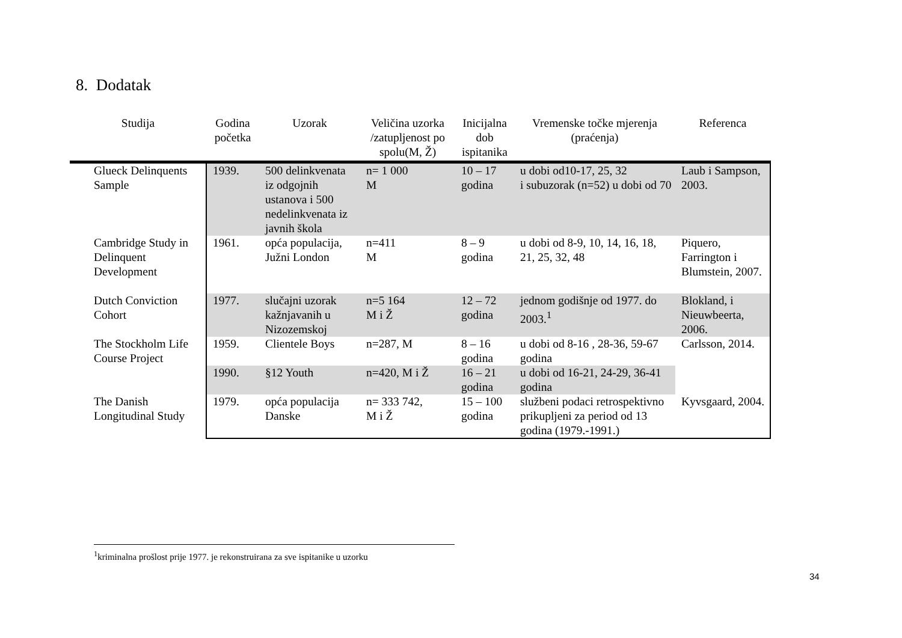8. Dodatak
| Studija | Godina početka | Uzorak | Veličina uzorka /zatupljenost po spolu(M, Ž) | Inicijalna dob ispitanika | Vremenske točke mjerenja (praćenja) | Referenca |
| --- | --- | --- | --- | --- | --- | --- |
| Glueck Delinquents Sample | 1939. | 500 delinkvenata iz odgojnih ustanova i 500 nedelinkvenata iz javnih škola | n= 1 000 M | 10 – 17 godina | u dobi od10-17, 25, 32 i subuzorak (n=52) u dobi od 70 | Laub i Sampson, 2003. |
| Cambridge Study in Delinquent Development | 1961. | opća populacija, Južni London | n=411 M | 8 – 9 godina | u dobi od 8-9, 10, 14, 16, 18, 21, 25, 32, 48 | Piquero, Farrington i Blumstein, 2007. |
| Dutch Conviction Cohort | 1977. | slučajni uzorak kažnjavanih u Nizozemskoj | n=5 164 M i Ž | 12 – 72 godina | jednom godišnje od 1977. do 2003.<sup>1</sup> | Blokland, i Nieuwbeerta, 2006. |
| The Stockholm Life Course Project | 1959. | Clientele Boys | n=287, M | 8 – 16 godina | u dobi od 8-16 , 28-36, 59-67 godina | Carlsson, 2014. |
| | 1990. | §12 Youth | n=420, M i Ž | 16 – 21 godina | u dobi od 16-21, 24-29, 36-41 godina | |
| The Danish Longitudinal Study | 1979. | opća populacija Danske | n= 333 742, M i Ž | 15 – 100 godina | službeni podaci retrospektivno prikupljeni za period od 13 godina (1979.-1991.) | Kyvsgaard, 2004. |
<sup>1</sup> kriminalna prošlost prije 1977. je rekonstruirana za sve ispitanike u uzorku
34